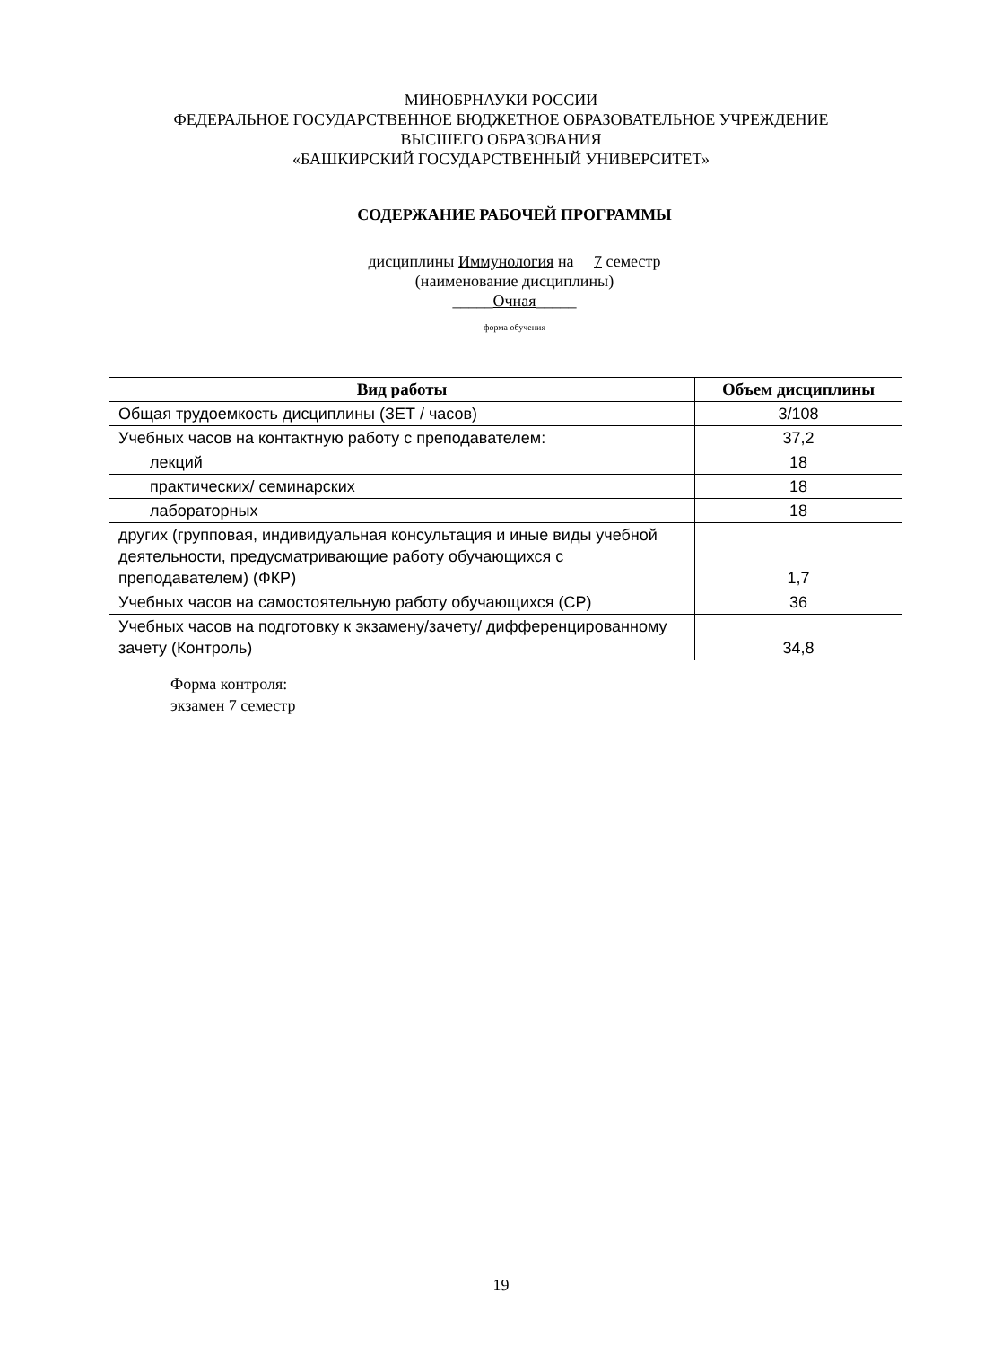МИНОБРНАУКИ РОССИИ
ФЕДЕРАЛЬНОЕ ГОСУДАРСТВЕННОЕ БЮДЖЕТНОЕ ОБРАЗОВАТЕЛЬНОЕ УЧРЕЖДЕНИЕ
ВЫСШЕГО ОБРАЗОВАНИЯ
«БАШКИРСКИЙ ГОСУДАРСТВЕННЫЙ УНИВЕРСИТЕТ»
СОДЕРЖАНИЕ РАБОЧЕЙ ПРОГРАММЫ
дисциплины Иммунология на 7 семестр
(наименование дисциплины)
_____Очная_____
форма обучения
| Вид работы | Объем дисциплины |
| --- | --- |
| Общая трудоемкость дисциплины (ЗЕТ / часов) | 3/108 |
| Учебных часов на контактную работу с преподавателем: | 37,2 |
| лекций | 18 |
| практических/ семинарских | 18 |
| лабораторных | 18 |
| других (групповая, индивидуальная консультация и иные виды учебной деятельности, предусматривающие работу обучающихся с преподавателем) (ФКР) | 1,7 |
| Учебных часов на самостоятельную работу обучающихся (СР) | 36 |
| Учебных часов на подготовку к экзамену/зачету/ дифференцированному зачету (Контроль) | 34,8 |
Форма контроля:
экзамен 7 семестр
19